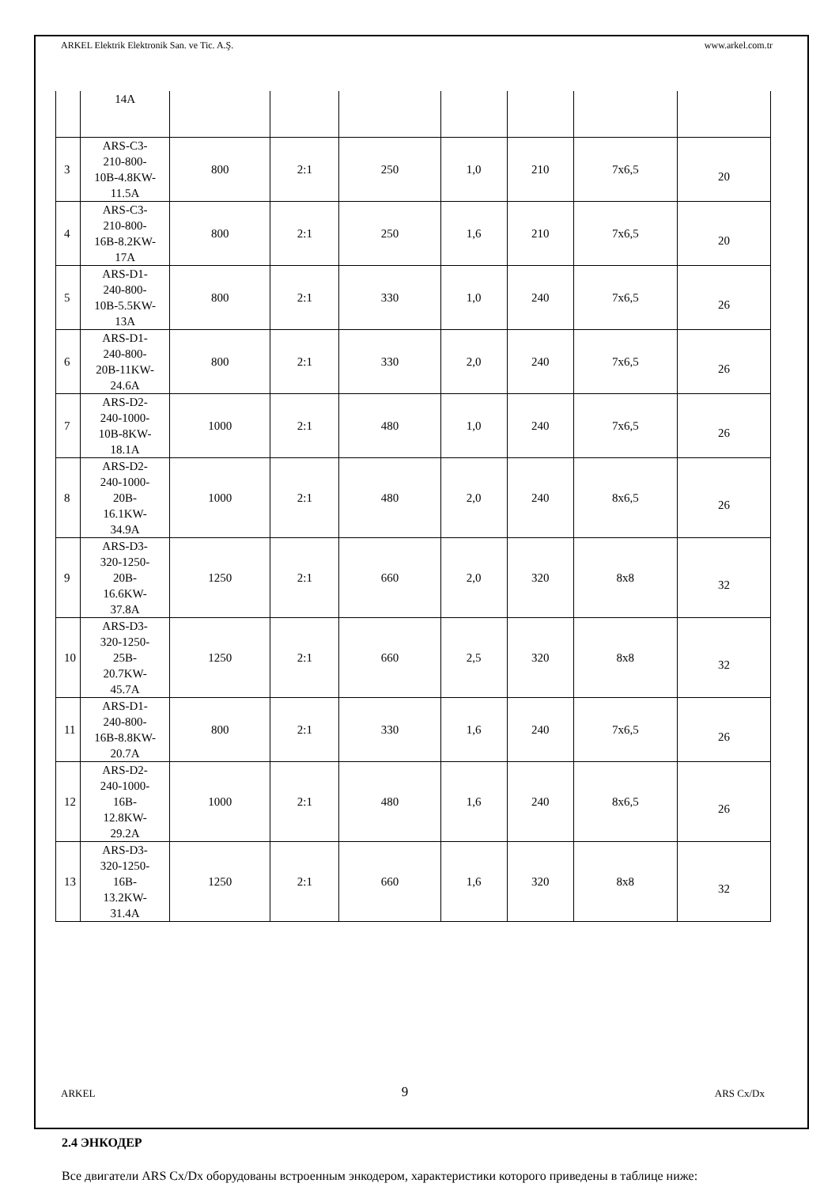ARKEL Elektrik Elektronik San. ve Tic. A.Ş. www.arkel.com.tr
| | 14A | | | | | | | |
| 3 | ARS-C3- 210-800- 10B-4.8KW- 11.5A | 800 | 2:1 | 250 | 1,0 | 210 | 7x6,5 | 20 |
| 4 | ARS-C3- 210-800- 16B-8.2KW- 17A | 800 | 2:1 | 250 | 1,6 | 210 | 7x6,5 | 20 |
| 5 | ARS-D1- 240-800- 10B-5.5KW- 13A | 800 | 2:1 | 330 | 1,0 | 240 | 7x6,5 | 26 |
| 6 | ARS-D1- 240-800- 20B-11KW- 24.6A | 800 | 2:1 | 330 | 2,0 | 240 | 7x6,5 | 26 |
| 7 | ARS-D2- 240-1000- 10B-8KW- 18.1A | 1000 | 2:1 | 480 | 1,0 | 240 | 7x6,5 | 26 |
| 8 | ARS-D2- 240-1000- 20B- 16.1KW- 34.9A | 1000 | 2:1 | 480 | 2,0 | 240 | 8x6,5 | 26 |
| 9 | ARS-D3- 320-1250- 20B- 16.6KW- 37.8A | 1250 | 2:1 | 660 | 2,0 | 320 | 8x8 | 32 |
| 10 | ARS-D3- 320-1250- 25B- 20.7KW- 45.7A | 1250 | 2:1 | 660 | 2,5 | 320 | 8x8 | 32 |
| 11 | ARS-D1- 240-800- 16B-8.8KW- 20.7A | 800 | 2:1 | 330 | 1,6 | 240 | 7x6,5 | 26 |
| 12 | ARS-D2- 240-1000- 16B- 12.8KW- 29.2A | 1000 | 2:1 | 480 | 1,6 | 240 | 8x6,5 | 26 |
| 13 | ARS-D3- 320-1250- 16B- 13.2KW- 31.4A | 1250 | 2:1 | 660 | 1,6 | 320 | 8x8 | 32 |
2.4 ЭНКОДЕР
Все двигатели ARS Cx/Dx оборудованы встроенным энкодером, характеристики которого приведены в таблице ниже:
ARKEL 9 ARS Cx/Dx